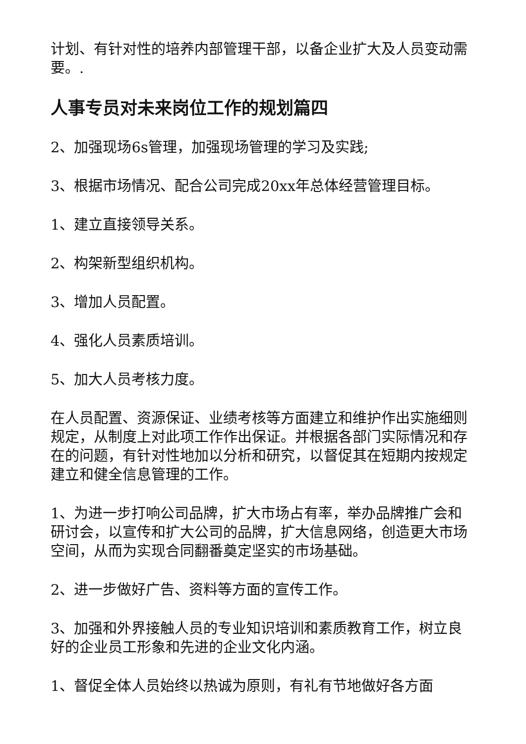计划、有针对性的培养内部管理干部，以备企业扩大及人员变动需要。.
人事专员对未来岗位工作的规划篇四
2、加强现场6s管理，加强现场管理的学习及实践;
3、根据市场情况、配合公司完成20xx年总体经营管理目标。
1、建立直接领导关系。
2、构架新型组织机构。
3、增加人员配置。
4、强化人员素质培训。
5、加大人员考核力度。
在人员配置、资源保证、业绩考核等方面建立和维护作出实施细则规定，从制度上对此项工作作出保证。并根据各部门实际情况和存在的问题，有针对性地加以分析和研究，以督促其在短期内按规定建立和健全信息管理的工作。
1、为进一步打响公司品牌，扩大市场占有率，举办品牌推广会和研讨会，以宣传和扩大公司的品牌，扩大信息网络，创造更大市场空间，从而为实现合同翻番奠定坚实的市场基础。
2、进一步做好广告、资料等方面的宣传工作。
3、加强和外界接触人员的专业知识培训和素质教育工作，树立良好的企业员工形象和先进的企业文化内涵。
1、督促全体人员始终以热诚为原则，有礼有节地做好各方面